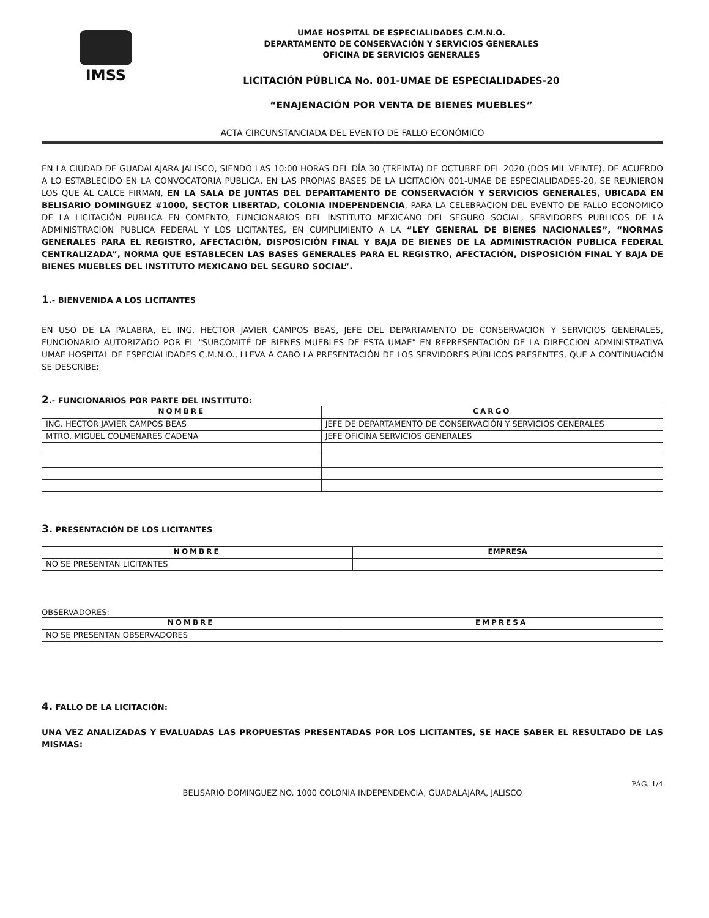IMSS
UMAE HOSPITAL DE ESPECIALIDADES C.M.N.O.
DEPARTAMENTO DE CONSERVACIÓN Y SERVICIOS GENERALES
OFICINA DE SERVICIOS GENERALES
LICITACIÓN PÚBLICA No. 001-UMAE DE ESPECIALIDADES-20
“ENAJENACIÓN POR VENTA DE BIENES MUEBLES”
ACTA CIRCUNSTANCIADA DEL EVENTO DE FALLO ECONÓMICO
EN LA CIUDAD DE GUADALAJARA JALISCO, SIENDO LAS 10:00 HORAS DEL DÍA 30 (TREINTA) DE OCTUBRE DEL 2020 (DOS MIL VEINTE), DE ACUERDO A LO ESTABLECIDO EN LA CONVOCATORIA PUBLICA, EN LAS PROPIAS BASES DE LA LICITACIÓN 001-UMAE DE ESPECIALIDADES-20, SE REUNIERON LOS QUE AL CALCE FIRMAN, EN LA SALA DE JUNTAS DEL DEPARTAMENTO DE CONSERVACIÓN Y SERVICIOS GENERALES, UBICADA EN BELISARIO DOMINGUEZ #1000, SECTOR LIBERTAD, COLONIA INDEPENDENCIA, PARA LA CELEBRACION DEL EVENTO DE FALLO ECONOMICO DE LA LICITACIÓN PUBLICA EN COMENTO, FUNCIONARIOS DEL INSTITUTO MEXICANO DEL SEGURO SOCIAL, SERVIDORES PUBLICOS DE LA ADMINISTRACION PUBLICA FEDERAL Y LOS LICITANTES, EN CUMPLIMIENTO A LA “LEY GENERAL DE BIENES NACIONALES”, “NORMAS GENERALES PARA EL REGISTRO, AFECTACIÓN, DISPOSICIÓN FINAL Y BAJA DE BIENES DE LA ADMINISTRACIÓN PUBLICA FEDERAL CENTRALIZADA”, NORMA QUE ESTABLECEN LAS BASES GENERALES PARA EL REGISTRO, AFECTACIÓN, DISPOSICIÓN FINAL Y BAJA DE BIENES MUEBLES DEL INSTITUTO MEXICANO DEL SEGURO SOCIAL”.
1.- BIENVENIDA A LOS LICITANTES
EN USO DE LA PALABRA, EL ING. HECTOR JAVIER CAMPOS BEAS, JEFE DEL DEPARTAMENTO DE CONSERVACIÓN Y SERVICIOS GENERALES, FUNCIONARIO AUTORIZADO POR EL "SUBCOMITÉ DE BIENES MUEBLES DE ESTA UMAE" EN REPRESENTACIÓN DE LA DIRECCION ADMINISTRATIVA UMAE HOSPITAL DE ESPECIALIDADES C.M.N.O., LLEVA A CABO LA PRESENTACIÓN DE LOS SERVIDORES PÚBLICOS PRESENTES, QUE A CONTINUACIÓN SE DESCRIBE:
2.- FUNCIONARIOS POR PARTE DEL INSTITUTO:
| NOMBRE | CARGO |
| --- | --- |
| ING. HECTOR JAVIER CAMPOS BEAS | JEFE DE DEPARTAMENTO DE CONSERVACIÓN Y SERVICIOS GENERALES |
| MTRO. MIGUEL COLMENARES CADENA | JEFE OFICINA SERVICIOS GENERALES |
3. PRESENTACIÓN DE LOS LICITANTES
| NOMBRE | EMPRESA |
| --- | --- |
| NO SE PRESENTAN LICITANTES | |
OBSERVADORES:
| NOMBRE | EMPRESA |
| --- | --- |
| NO SE PRESENTAN OBSERVADORES | |
4. FALLO DE LA LICITACIÓN:
UNA VEZ ANALIZADAS Y EVALUADAS LAS PROPUESTAS PRESENTADAS POR LOS LICITANTES, SE HACE SABER EL RESULTADO DE LAS MISMAS:
PÁG. 1/4
BELISARIO DOMINGUEZ NO. 1000 COLONIA INDEPENDENCIA, GUADALAJARA, JALISCO